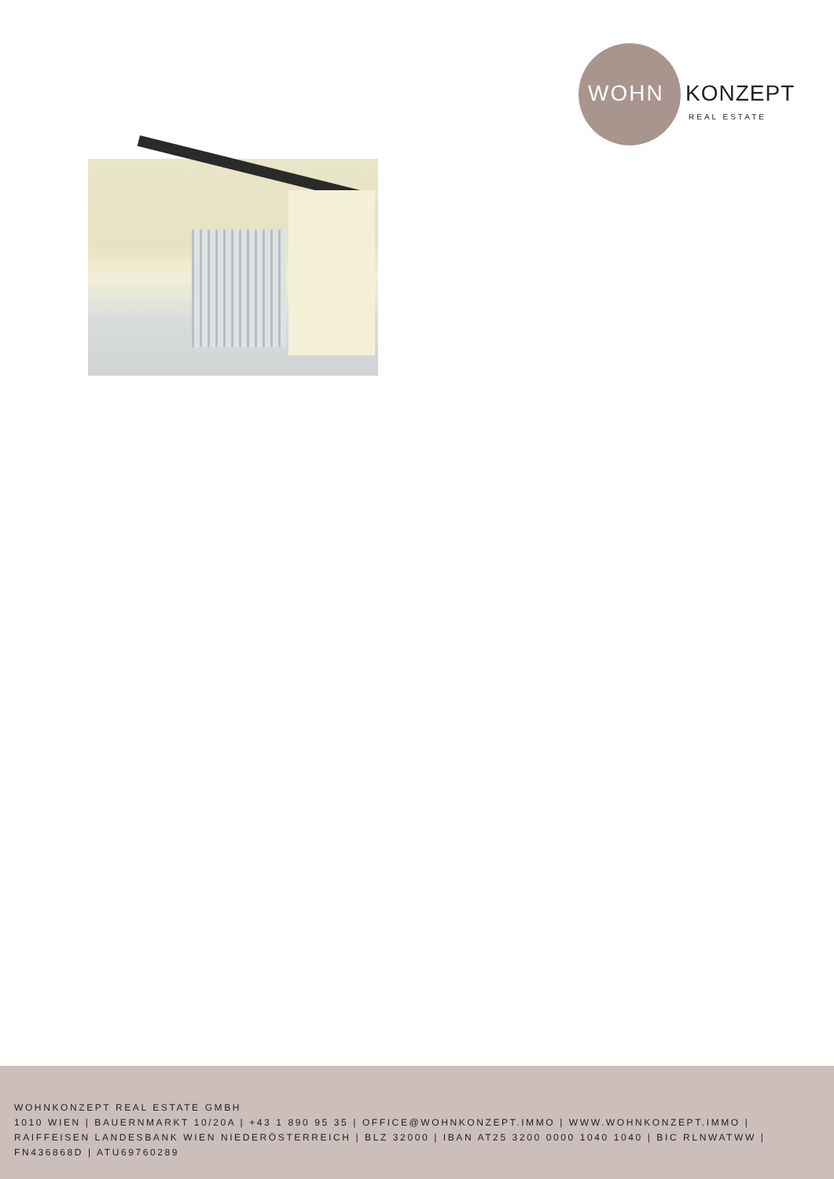WOHN KONZEPT
REAL ESTATE
WOHNKONZEPT REAL ESTATE GMBH
1010 WIEN | BAUERNMARKT 10/20A | +43 1 890 95 35 | OFFICE@WOHNKONZEPT.IMMO | WWW.WOHNKONZEPT.IMMO | RAIFFEISEN LANDESBANK WIEN NIEDERÖSTERREICH | BLZ 32000 | IBAN AT25 3200 0000 1040 1040 | BIC RLNWATWW | FN436868D | ATU69760289